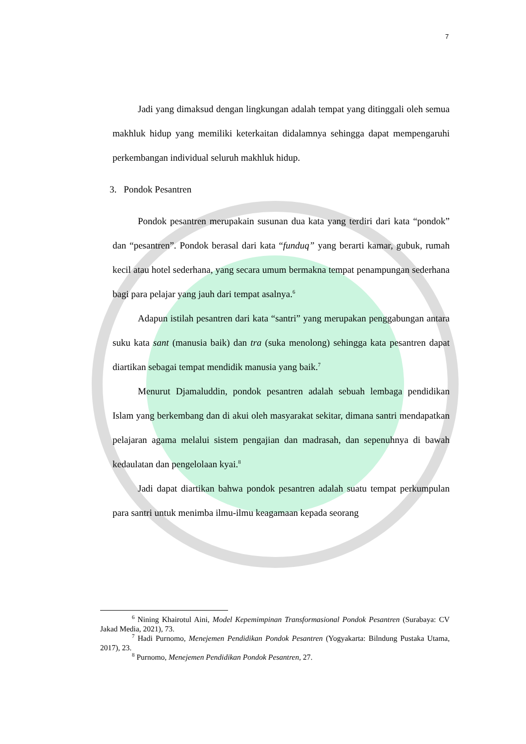7
Jadi yang dimaksud dengan lingkungan adalah tempat yang ditinggali oleh semua makhluk hidup yang memiliki keterkaitan didalamnya sehingga dapat mempengaruhi perkembangan individual seluruh makhluk hidup.
3. Pondok Pesantren
Pondok pesantren merupakain susunan dua kata yang terdiri dari kata “pondok” dan “pesantren”. Pondok berasal dari kata “funduq” yang berarti kamar, gubuk, rumah kecil atau hotel sederhana, yang secara umum bermakna tempat penampungan sederhana bagi para pelajar yang jauh dari tempat asalnya.<sup>6</sup>
Adapun istilah pesantren dari kata “santri” yang merupakan penggabungan antara suku kata sant (manusia baik) dan tra (suka menolong) sehingga kata pesantren dapat diartikan sebagai tempat mendidik manusia yang baik.<sup>7</sup>
Menurut Djamaluddin, pondok pesantren adalah sebuah lembaga pendidikan Islam yang berkembang dan di akui oleh masyarakat sekitar, dimana santri mendapatkan pelajaran agama melalui sistem pengajian dan madrasah, dan sepenuhnya di bawah kedaulatan dan pengelolaan kyai.<sup>8</sup>
Jadi dapat diartikan bahwa pondok pesantren adalah suatu tempat perkumpulan para santri untuk menimba ilmu-ilmu keagamaan kepada seorang
<sup>6</sup> Nining Khairotul Aini, Model Kepemimpinan Transformasional Pondok Pesantren (Surabaya: CV Jakad Media, 2021), 73.
<sup>7</sup> Hadi Purnomo, Menejemen Pendidikan Pondok Pesantren (Yogyakarta: Bilndung Pustaka Utama, 2017), 23.
<sup>8</sup> Purnomo, Menejemen Pendidikan Pondok Pesantren, 27.